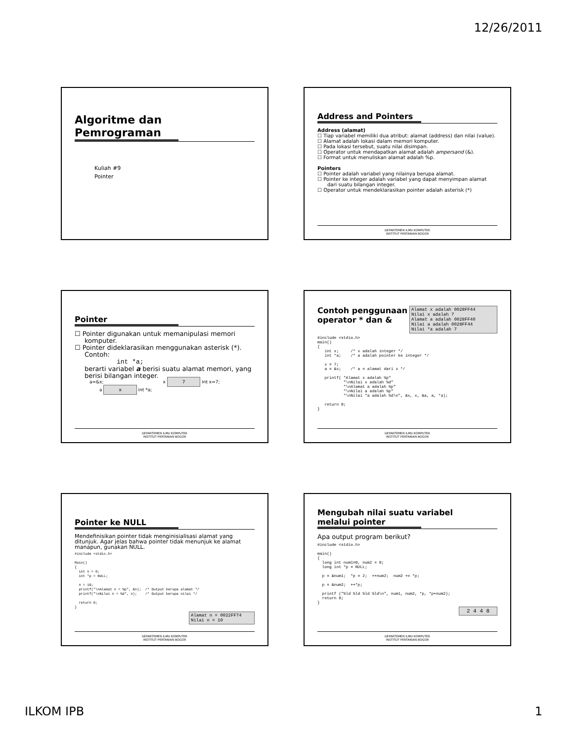12/26/2011
Algoritme dan
Pemrograman
Kuliah #9
Pointer
Address and Pointers
Address (alamat)
☐ Tiap variabel memiliki dua atribut: alamat (address) dan nilai (value).
☐ Alamat adalah lokasi dalam memori komputer.
☐ Pada lokasi tersebut, suatu nilai disimpan.
☐ Operator untuk mendapatkan alamat adalah ampersand (&).
☐ Format untuk menuliskan alamat adalah %p.
Pointers
☐ Pointer adalah variabel yang nilainya berupa alamat.
☐ Pointer ke integer adalah variabel yang dapat menyimpan alamat dari suatu bilangan integer.
☐ Operator untuk mendeklarasikan pointer adalah asterisk (*)
DEPARTEMEN ILMU KOMPUTER
INSTITUT PERTANIAN BOGOR
Pointer
☐ Pointer digunakan untuk memanipulasi memori komputer.
☐ Pointer dideklarasikan menggunakan asterisk (*). Contoh:
int *a;
berarti variabel a berisi suatu alamat memori, yang berisi bilangan integer.
a=&x; x 7 int x=7;
a x int *a;
DEPARTEMEN ILMU KOMPUTER
INSTITUT PERTANIAN BOGOR
Contoh penggunaan
operator * dan &
Alamat x adalah 0028FF44
Nilai x adalah 7
Alamat a adalah 0028FF40
Nilai a adalah 0028FF44
Nilai *a adalah 7
#include <stdio.h>
main()
{
   int x;     /* x adalah integer */
   int *a;    /* a adalah pointer ke integer */

   x = 7;
   a = &x;    /* a = alamat dari x */

   printf( "Alamat x adalah %p"
           "\nNilai x adalah %d"
           "\nAlamat a adalah %p"
           "\nNilai a adalah %p"
           "\nNilai *a adalah %d\n", &x, x, &a, a, *a);

   return 0;
}
DEPARTEMEN ILMU KOMPUTER
INSTITUT PERTANIAN BOGOR
Pointer ke NULL
Mendefinisikan pointer tidak menginisialisasi alamat yang ditunjuk. Agar jelas bahwa pointer tidak menunjuk ke alamat manapun, gunakan NULL.
#include <stdio.h>

Main()
{
  int n = 0;
  int *p = NULL;

  n = 10;
  printf("\nAlamat n = %p", &n);  /* Output berupa alamat */
  printf("\nNilai n = %d", n);    /* Output berupa nilai */

  return 0;
}
Alamat n = 0022FF74
Nilai n = 10
DEPARTEMEN ILMU KOMPUTER
INSTITUT PERTANIAN BOGOR
Mengubah nilai suatu variabel
melalui pointer
Apa output program berikut?
#include <stdio.h>

main()
{
  long int num1=0, num2 = 0;
  long int *p = NULL;

  p = &num1;  *p = 2;  ++num2;  num2 += *p;

  p = &num2;  ++*p;

  printf ("%ld %ld %ld %ld\n", num1, num2, *p, *p+num2);
  return 0;
}
2 4 4 8
DEPARTEMEN ILMU KOMPUTER
INSTITUT PERTANIAN BOGOR
ILKOM IPB 1